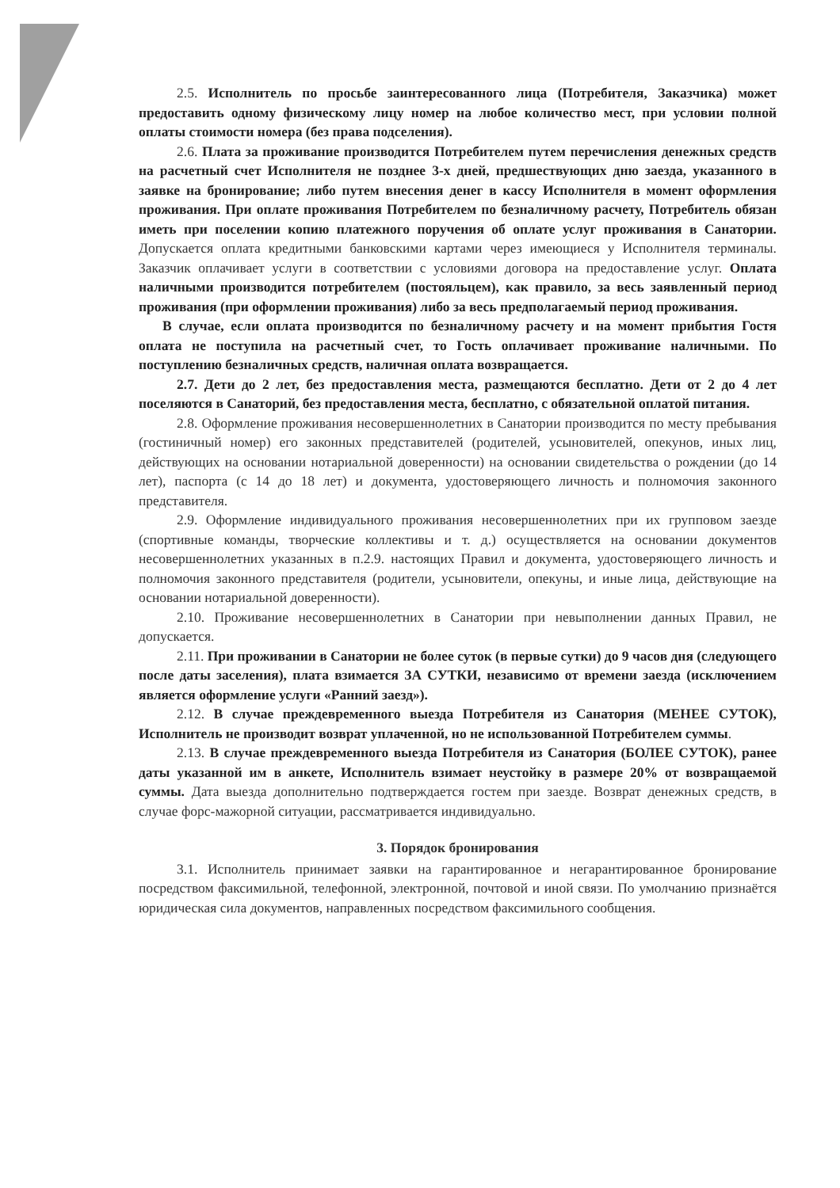2.5. Исполнитель по просьбе заинтересованного лица (Потребителя, Заказчика) может предоставить одному физическому лицу номер на любое количество мест, при условии полной оплаты стоимости номера (без права подселения).
2.6. Плата за проживание производится Потребителем путем перечисления денежных средств на расчетный счет Исполнителя не позднее 3-х дней, предшествующих дню заезда, указанного в заявке на бронирование; либо путем внесения денег в кассу Исполнителя в момент оформления проживания. При оплате проживания Потребителем по безналичному расчету, Потребитель обязан иметь при поселении копию платежного поручения об оплате услуг проживания в Санатории. Допускается оплата кредитными банковскими картами через имеющиеся у Исполнителя терминалы. Заказчик оплачивает услуги в соответствии с условиями договора на предоставление услуг. Оплата наличными производится потребителем (постояльцем), как правило, за весь заявленный период проживания (при оформлении проживания) либо за весь предполагаемый период проживания.
В случае, если оплата производится по безналичному расчету и на момент прибытия Гостя оплата не поступила на расчетный счет, то Гость оплачивает проживание наличными. По поступлению безналичных средств, наличная оплата возвращается.
2.7. Дети до 2 лет, без предоставления места, размещаются бесплатно. Дети от 2 до 4 лет поселяются в Санаторий, без предоставления места, бесплатно, с обязательной оплатой питания.
2.8. Оформление проживания несовершеннолетних в Санатории производится по месту пребывания (гостиничный номер) его законных представителей (родителей, усыновителей, опекунов, иных лиц, действующих на основании нотариальной доверенности) на основании свидетельства о рождении (до 14 лет), паспорта (с 14 до 18 лет) и документа, удостоверяющего личность и полномочия законного представителя.
2.9. Оформление индивидуального проживания несовершеннолетних при их групповом заезде (спортивные команды, творческие коллективы и т. д.) осуществляется на основании документов несовершеннолетних указанных в п.2.9. настоящих Правил и документа, удостоверяющего личность и полномочия законного представителя (родители, усыновители, опекуны, и иные лица, действующие на основании нотариальной доверенности).
2.10. Проживание несовершеннолетних в Санатории при невыполнении данных Правил, не допускается.
2.11. При проживании в Санатории не более суток (в первые сутки) до 9 часов дня (следующего после даты заселения), плата взимается ЗА СУТКИ, независимо от времени заезда (исключением является оформление услуги «Ранний заезд»).
2.12. В случае преждевременного выезда Потребителя из Санатория (МЕНЕЕ СУТОК), Исполнитель не производит возврат уплаченной, но не использованной Потребителем суммы.
2.13. В случае преждевременного выезда Потребителя из Санатория (БОЛЕЕ СУТОК), ранее даты указанной им в анкете, Исполнитель взимает неустойку в размере 20% от возвращаемой суммы. Дата выезда дополнительно подтверждается гостем при заезде. Возврат денежных средств, в случае форс-мажорной ситуации, рассматривается индивидуально.
3. Порядок бронирования
3.1. Исполнитель принимает заявки на гарантированное и негарантированное бронирование посредством факсимильной, телефонной, электронной, почтовой и иной связи. По умолчанию признаётся юридическая сила документов, направленных посредством факсимильного сообщения.